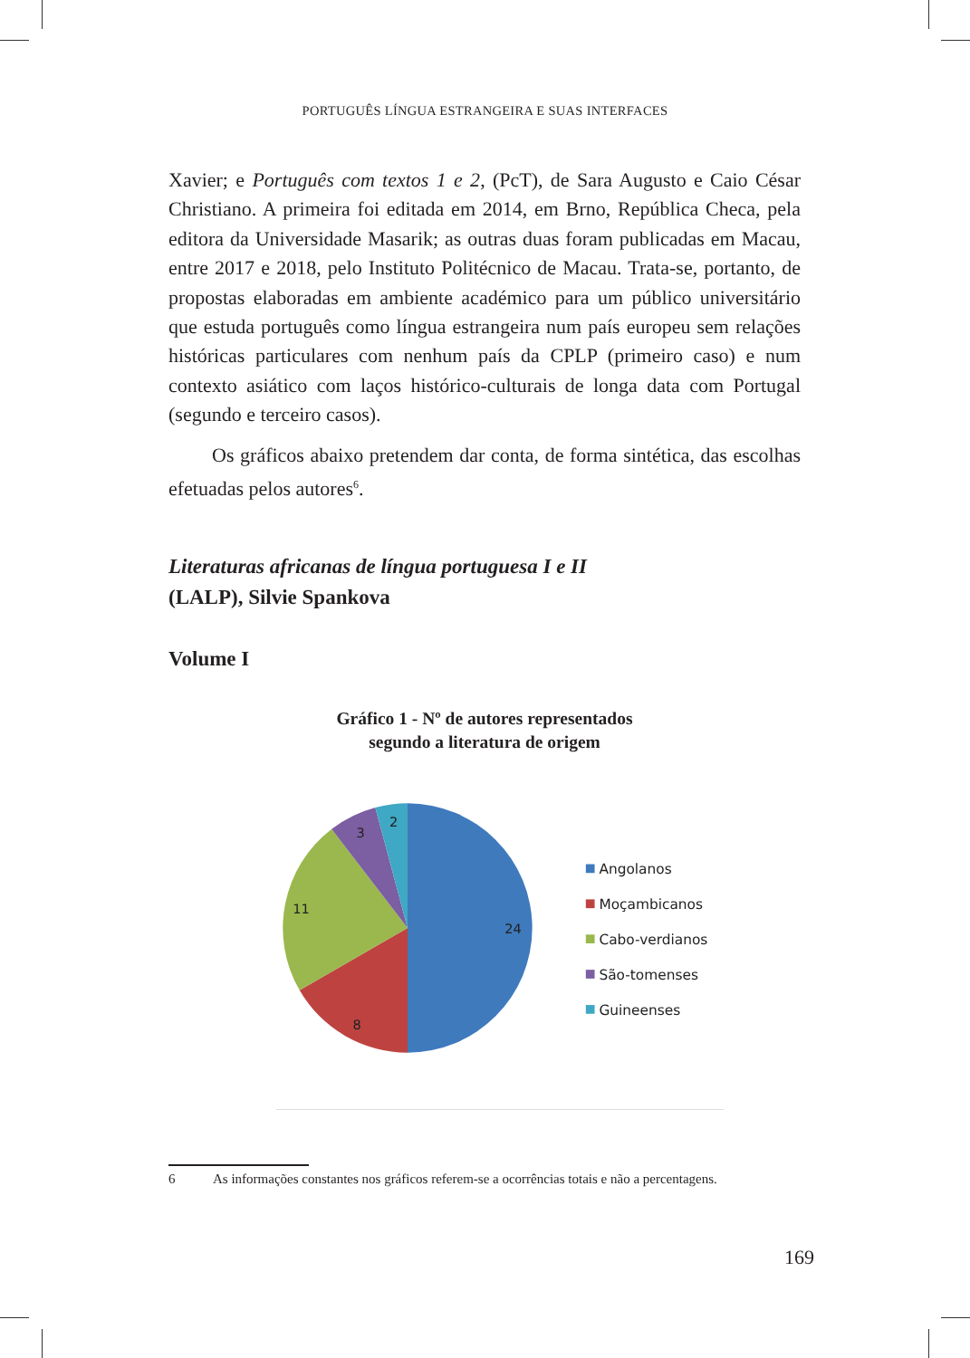PORTUGUÊS LÍNGUA ESTRANGEIRA E SUAS INTERFACES
Xavier; e Português com textos 1 e 2, (PcT), de Sara Augusto e Caio César Christiano. A primeira foi editada em 2014, em Brno, República Checa, pela editora da Universidade Masarik; as outras duas foram publicadas em Macau, entre 2017 e 2018, pelo Instituto Politécnico de Macau. Trata-se, portanto, de propostas elaboradas em ambiente académico para um público universitário que estuda português como língua estrangeira num país europeu sem relações históricas particulares com nenhum país da CPLP (primeiro caso) e num contexto asiático com laços histórico-culturais de longa data com Portugal (segundo e terceiro casos).
Os gráficos abaixo pretendem dar conta, de forma sintética, das escolhas efetuadas pelos autores<sup>6</sup>.
Literaturas africanas de língua portuguesa I e II
(LALP), Silvie Spankova
Volume I
Gráfico 1 - Nº de autores representados
segundo a literatura de origem
24
8
11
3
2
Angolanos
Moçambicanos
Cabo-verdianos
São-tomenses
Guineenses
6 As informações constantes nos gráficos referem-se a ocorrências totais e não a percentagens.
169